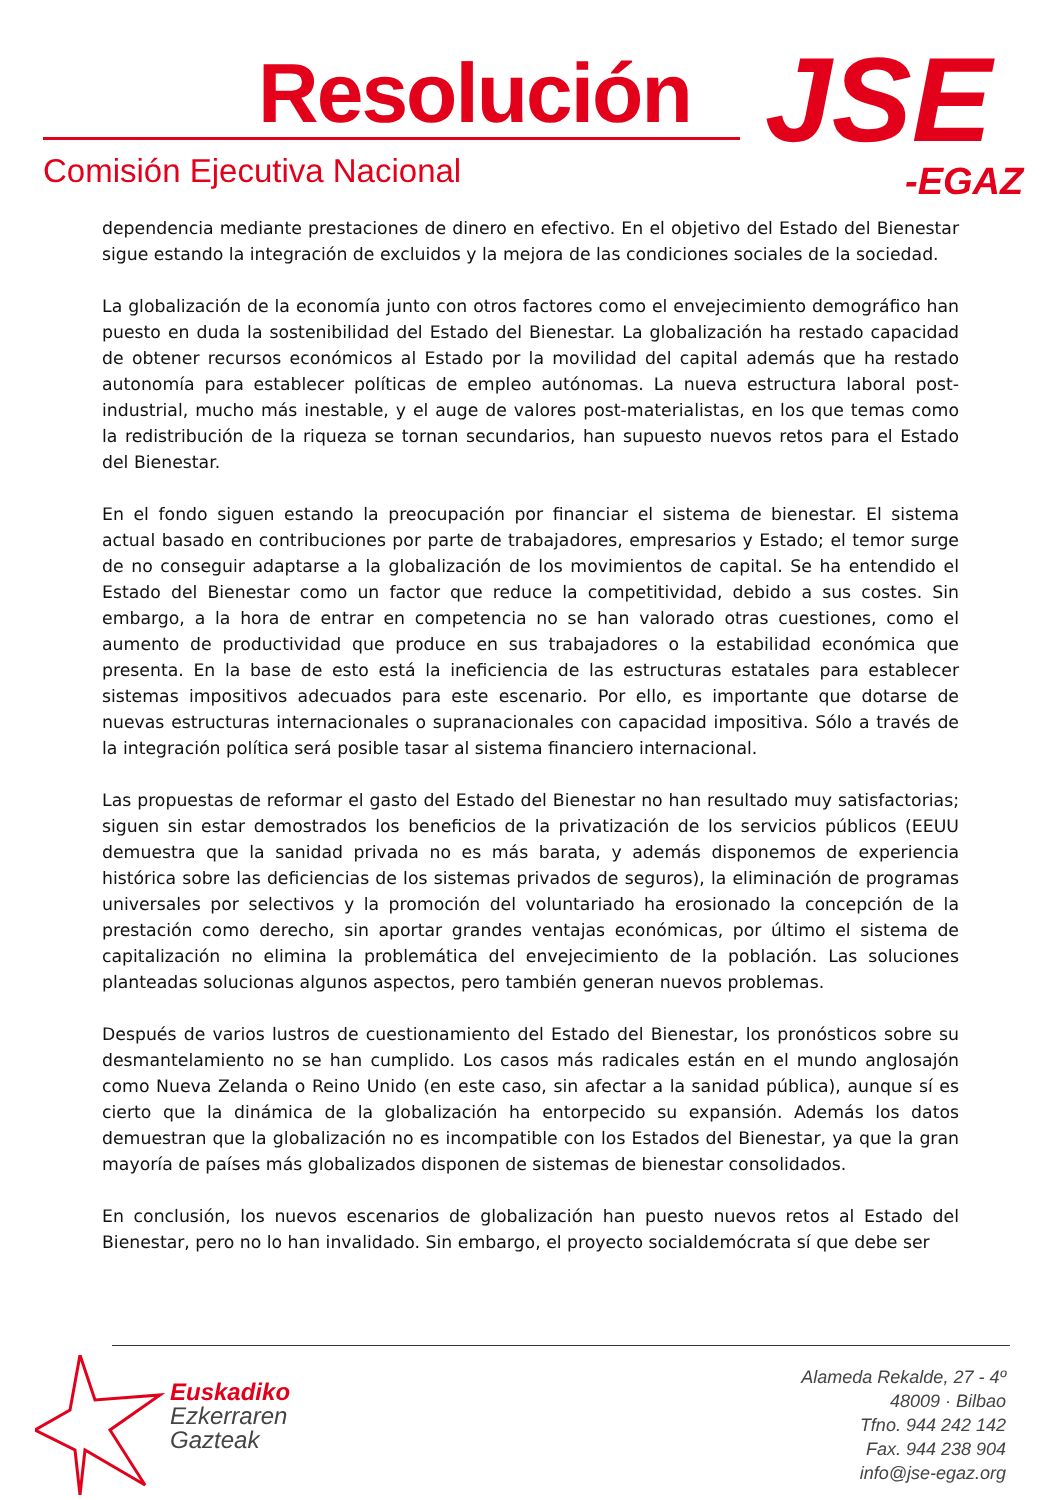Resolución
Comisión Ejecutiva Nacional JSE
-EGAZ
dependencia mediante prestaciones de dinero en efectivo. En el objetivo del Estado del Bienestar sigue estando la integración de excluidos y la mejora de las condiciones sociales de la sociedad.
La globalización de la economía junto con otros factores como el envejecimiento demográfico han puesto en duda la sostenibilidad del Estado del Bienestar. La globalización ha restado capacidad de obtener recursos económicos al Estado por la movilidad del capital además que ha restado autonomía para establecer políticas de empleo autónomas. La nueva estructura laboral post-industrial, mucho más inestable, y el auge de valores post-materialistas, en los que temas como la redistribución de la riqueza se tornan secundarios, han supuesto nuevos retos para el Estado del Bienestar.
En el fondo siguen estando la preocupación por financiar el sistema de bienestar. El sistema actual basado en contribuciones por parte de trabajadores, empresarios y Estado; el temor surge de no conseguir adaptarse a la globalización de los movimientos de capital. Se ha entendido el Estado del Bienestar como un factor que reduce la competitividad, debido a sus costes. Sin embargo, a la hora de entrar en competencia no se han valorado otras cuestiones, como el aumento de productividad que produce en sus trabajadores o la estabilidad económica que presenta. En la base de esto está la ineficiencia de las estructuras estatales para establecer sistemas impositivos adecuados para este escenario. Por ello, es importante que dotarse de nuevas estructuras internacionales o supranacionales con capacidad impositiva. Sólo a través de la integración política será posible tasar al sistema financiero internacional.
Las propuestas de reformar el gasto del Estado del Bienestar no han resultado muy satisfactorias; siguen sin estar demostrados los beneficios de la privatización de los servicios públicos (EEUU demuestra que la sanidad privada no es más barata, y además disponemos de experiencia histórica sobre las deficiencias de los sistemas privados de seguros), la eliminación de programas universales por selectivos y la promoción del voluntariado ha erosionado la concepción de la prestación como derecho, sin aportar grandes ventajas económicas, por último el sistema de capitalización no elimina la problemática del envejecimiento de la población. Las soluciones planteadas solucionas algunos aspectos, pero también generan nuevos problemas.
Después de varios lustros de cuestionamiento del Estado del Bienestar, los pronósticos sobre su desmantelamiento no se han cumplido. Los casos más radicales están en el mundo anglosajón como Nueva Zelanda o Reino Unido (en este caso, sin afectar a la sanidad pública), aunque sí es cierto que la dinámica de la globalización ha entorpecido su expansión. Además los datos demuestran que la globalización no es incompatible con los Estados del Bienestar, ya que la gran mayoría de países más globalizados disponen de sistemas de bienestar consolidados.
En conclusión, los nuevos escenarios de globalización han puesto nuevos retos al Estado del Bienestar, pero no lo han invalidado. Sin embargo, el proyecto socialdemócrata sí que debe ser
Euskadiko
Ezkerraren
Gazteak
Alameda Rekalde, 27 - 4º
48009 · Bilbao
Tfno. 944 242 142
Fax. 944 238 904
info@jse-egaz.org